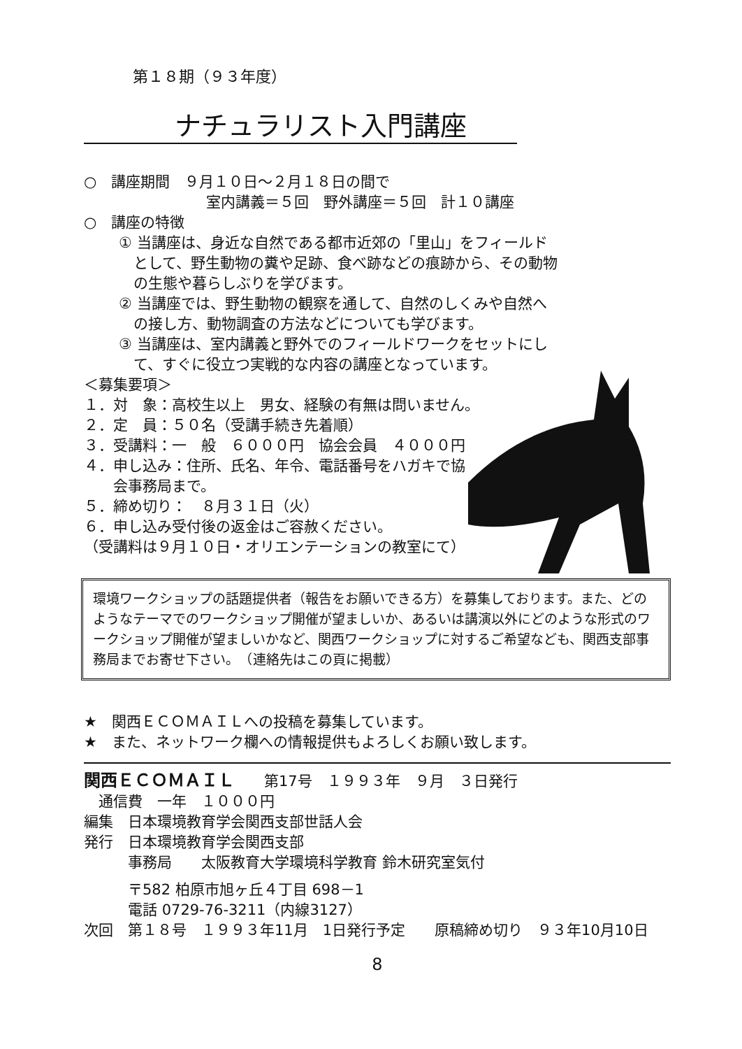第１８期（９３年度）
ナチュラリスト入門講座
○　講座期間　９月１０日～２月１８日の間で
室内講義＝５回　野外講座＝５回　計１０講座
○　講座の特徴
① 当講座は、身近な自然である都市近郊の「里山」をフィールド
　として、野生動物の糞や足跡、食べ跡などの痕跡から、その動物
　の生態や暮らしぶりを学びます。
② 当講座では、野生動物の観察を通して、自然のしくみや自然へ
　の接し方、動物調査の方法などについても学びます。
③ 当講座は、室内講義と野外でのフィールドワークをセットにし
　て、すぐに役立つ実戦的な内容の講座となっています。
＜募集要項＞
１．対　象：高校生以上　男女、経験の有無は問いません。
２．定　員：５０名（受講手続き先着順）
３．受講料：一　般　６０００円　協会会員　４０００円
４．申し込み：住所、氏名、年令、電話番号をハガキで協
　　会事務局まで。
５．締め切り：　８月３１日（火）
６．申し込み受付後の返金はご容赦ください。
（受講料は９月１０日・オリエンテーションの教室にて）
環境ワークショップの話題提供者（報告をお願いできる方）を募集しております。また、どのようなテーマでのワークショップ開催が望ましいか、あるいは講演以外にどのような形式のワークショップ開催が望ましいかなど、関西ワークショップに対するご希望なども、関西支部事務局までお寄せ下さい。　（連絡先はこの頁に掲載）
★　関西ＥＣＯＭＡＩＬへの投稿を募集しています。
★　また、ネットワーク欄への情報提供もよろしくお願い致します。
関西ＥＣＯＭＡＩＬ　　第17号　１９９３年　９月　３日発行
　通信費　一年　１０００円
編集　日本環境教育学会関西支部世話人会
発行　日本環境教育学会関西支部
　　　事務局　　太阪教育大学環境科学教育 鈴木研究室気付
　　　〒582 柏原市旭ヶ丘４丁目 698－1
　　　電話 0729-76-3211（内線3127）
次回　第１８号　１９９３年11月　1日発行予定　　原稿締め切り　９３年10月10日
8